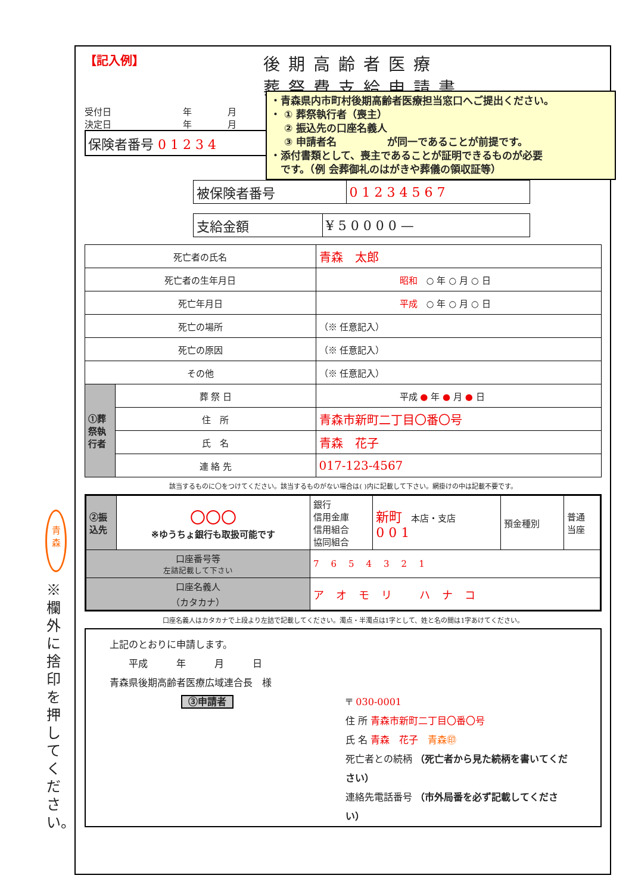※欄外に捨印を押してください。
【記入例】 後期高齢者医療
葬祭費支給申請書
受付日　　　　　　　　年　　　　月
決定日　　　　　　　　年　　　　月
保険者番号 0 1 2 3 4
・青森県内市町村後期高齢者医療担当窓口へご提出ください。
・ ① 葬祭執行者（喪主）
　 ② 振込先の口座名義人
　 ③ 申請者名　　　　　が同一であることが前提です。
・添付書類として、喪主であることが証明できるものが必要
　です。（例 会葬御礼のはがきや葬儀の領収証等）
| 被保険者番号 | 0 1 2 3 4 5 6 7 |
| 支給金額 | ¥ 5 0 0 0 0 — |
| 死亡者の氏名 | | 青森 太郎 |
| 死亡者の生年月日 | | 昭和 ○ 年 ○ 月 ○ 日 |
| 死亡年月日 | | 平成 ○ 年 ○ 月 ○ 日 |
| 死亡の場所 | | （※ 任意記入） |
| 死亡の原因 | | （※ 任意記入） |
| その他 | | （※ 任意記入） |
| ①葬祭執行者 | 葬 祭 日 | 平成 ● 年 ● 月 ● 日 |
| | 住 所 | 青森市新町二丁目〇番〇号 |
| | 氏 名 | 青森 花子 |
| | 連 絡 先 | 017-123-4567 |
該当するものに〇をつけてください。該当するものがない場合は( )内に記載して下さい。網掛けの中は記載不要です。
| ②振込先 | 〇〇〇 ※ゆうちょ銀行も取扱可能です | 銀行 信用金庫 信用組合 協同組合 | 新町 本店・支店 0 0 1 | 預金種別 | 普通 当座 |
| 口座番号等 左詰記載して下さい | | 7654321 | | | |
| 口座名義人 （カタカナ） | | アオモリ ハナコ | | | |
口座名義人はカタカナで上段より左詰で記載してください。濁点・半濁点は1字として、姓と名の間は1字あけてください。
上記のとおりに申請します。
　　平成　　　年　　　月　　　日
青森県後期高齢者医療広域連合長　様
③申請者 〒 030-0001
住 所 青森市新町二丁目〇番〇号
氏 名 青森　花子　青森㊞
死亡者との続柄 （死亡者から見た続柄を書いてください）
連絡先電話番号 （市外局番を必ず記載してください）
青
森